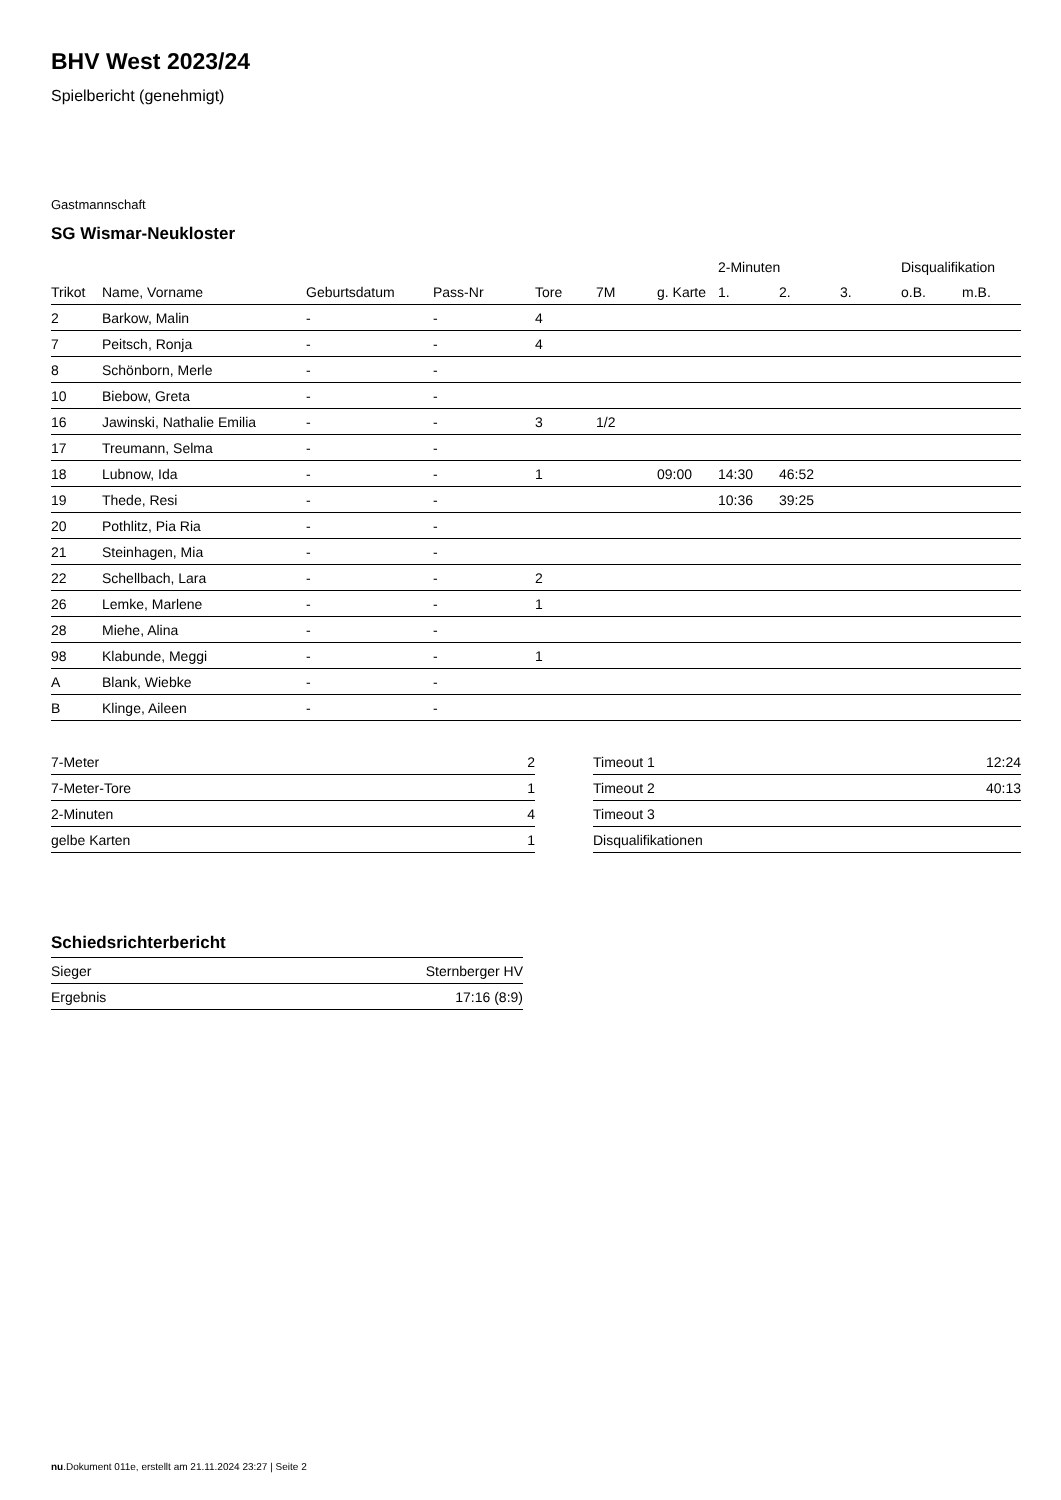BHV West 2023/24
Spielbericht (genehmigt)
Gastmannschaft
SG Wismar-Neukloster
| | | | | | | | 2-Minuten | | | Disqualifikation | |
| --- | --- | --- | --- | --- | --- | --- | --- | --- | --- | --- | --- |
| Trikot | Name, Vorname | Geburtsdatum | Pass-Nr | Tore | 7M | g. Karte | 1. | 2. | 3. | o.B. | m.B. |
| 2 | Barkow, Malin | - | - | 4 | | | | | | | |
| 7 | Peitsch, Ronja | - | - | 4 | | | | | | | |
| 8 | Schönborn, Merle | - | - | | | | | | | | |
| 10 | Biebow, Greta | - | - | | | | | | | | |
| 16 | Jawinski, Nathalie Emilia | - | - | 3 | 1/2 | | | | | | |
| 17 | Treumann, Selma | - | - | | | | | | | | |
| 18 | Lubnow, Ida | - | - | 1 | | 09:00 | 14:30 | 46:52 | | | |
| 19 | Thede, Resi | - | - | | | | 10:36 | 39:25 | | | |
| 20 | Pothlitz, Pia Ria | - | - | | | | | | | | |
| 21 | Steinhagen, Mia | - | - | | | | | | | | |
| 22 | Schellbach, Lara | - | - | 2 | | | | | | | |
| 26 | Lemke, Marlene | - | - | 1 | | | | | | | |
| 28 | Miehe, Alina | - | - | | | | | | | | |
| 98 | Klabunde, Meggi | - | - | 1 | | | | | | | |
| A | Blank, Wiebke | - | - | | | | | | | | |
| B | Klinge, Aileen | - | - | | | | | | | | |
| 7-Meter | 2 |
| 7-Meter-Tore | 1 |
| 2-Minuten | 4 |
| gelbe Karten | 1 |
| Timeout 1 | 12:24 |
| Timeout 2 | 40:13 |
| Timeout 3 | |
| Disqualifikationen | |
Schiedsrichterbericht
| Sieger | Sternberger HV |
| Ergebnis | 17:16 (8:9) |
nu.Dokument 011e, erstellt am 21.11.2024 23:27 | Seite 2